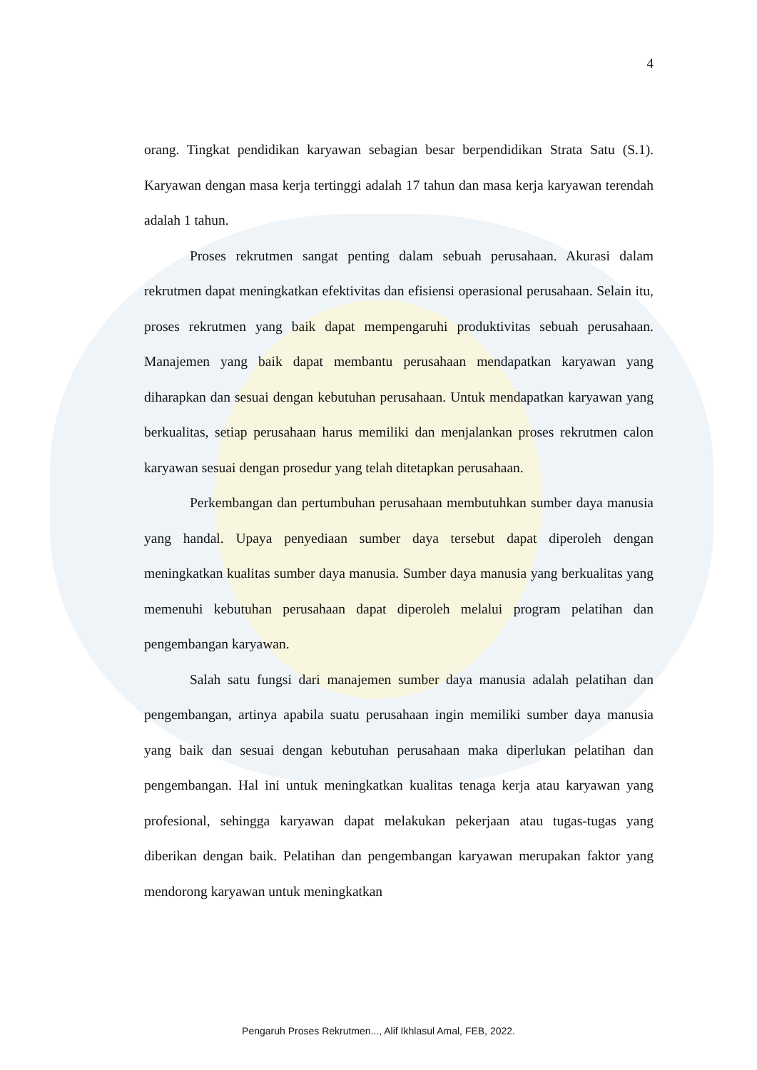4
orang. Tingkat pendidikan karyawan sebagian besar berpendidikan Strata Satu (S.1). Karyawan dengan masa kerja tertinggi adalah 17 tahun dan masa kerja karyawan terendah adalah 1 tahun.
Proses rekrutmen sangat penting dalam sebuah perusahaan. Akurasi dalam rekrutmen dapat meningkatkan efektivitas dan efisiensi operasional perusahaan. Selain itu, proses rekrutmen yang baik dapat mempengaruhi produktivitas sebuah perusahaan. Manajemen yang baik dapat membantu perusahaan mendapatkan karyawan yang diharapkan dan sesuai dengan kebutuhan perusahaan. Untuk mendapatkan karyawan yang berkualitas, setiap perusahaan harus memiliki dan menjalankan proses rekrutmen calon karyawan sesuai dengan prosedur yang telah ditetapkan perusahaan.
Perkembangan dan pertumbuhan perusahaan membutuhkan sumber daya manusia yang handal. Upaya penyediaan sumber daya tersebut dapat diperoleh dengan meningkatkan kualitas sumber daya manusia. Sumber daya manusia yang berkualitas yang memenuhi kebutuhan perusahaan dapat diperoleh melalui program pelatihan dan pengembangan karyawan.
Salah satu fungsi dari manajemen sumber daya manusia adalah pelatihan dan pengembangan, artinya apabila suatu perusahaan ingin memiliki sumber daya manusia yang baik dan sesuai dengan kebutuhan perusahaan maka diperlukan pelatihan dan pengembangan. Hal ini untuk meningkatkan kualitas tenaga kerja atau karyawan yang profesional, sehingga karyawan dapat melakukan pekerjaan atau tugas-tugas yang diberikan dengan baik. Pelatihan dan pengembangan karyawan merupakan faktor yang mendorong karyawan untuk meningkatkan
Pengaruh Proses Rekrutmen..., Alif Ikhlasul Amal, FEB, 2022.